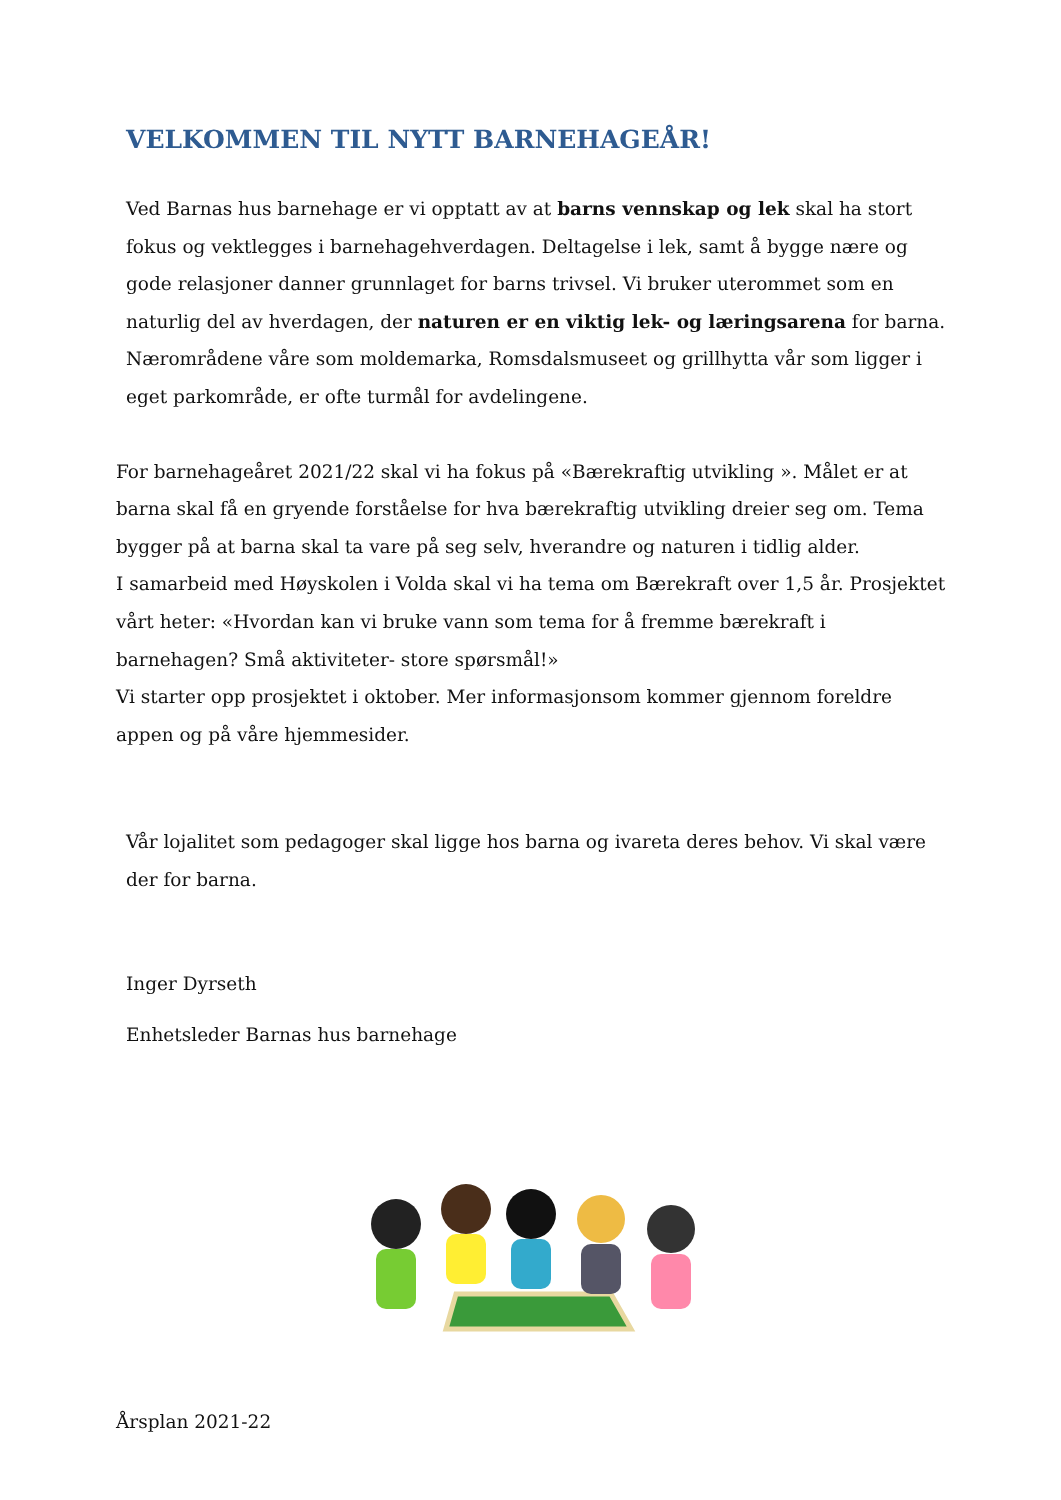VELKOMMEN TIL NYTT BARNEHAGEÅR!
Ved Barnas hus barnehage er vi opptatt av at barns vennskap og lek skal ha stort fokus og vektlegges i barnehagehverdagen. Deltagelse i lek, samt å bygge nære og gode relasjoner danner grunnlaget for barns trivsel. Vi bruker uterommet som en naturlig del av hverdagen, der naturen er en viktig lek- og læringsarena for barna.
Nærområdene våre som moldemarka, Romsdalsmuseet og grillhytta vår som ligger i eget parkområde, er ofte turmål for avdelingene.
For barnehageåret 2021/22 skal vi ha fokus på «Bærekraftig utvikling ». Målet er at barna skal få en gryende forståelse for hva bærekraftig utvikling dreier seg om. Tema bygger på at barna skal ta vare på seg selv, hverandre og naturen i tidlig alder.
I samarbeid med Høyskolen i Volda skal vi ha tema om Bærekraft over 1,5 år. Prosjektet vårt heter: «Hvordan kan vi bruke vann som tema for å fremme bærekraft i barnehagen? Små aktiviteter- store spørsmål!»
Vi starter opp prosjektet i oktober. Mer informasjonsom kommer gjennom foreldre appen og på våre hjemmesider.
Vår lojalitet som pedagoger skal ligge hos barna og ivareta deres behov. Vi skal være der for barna.
Inger Dyrseth
Enhetsleder Barnas hus barnehage
Årsplan 2021-22